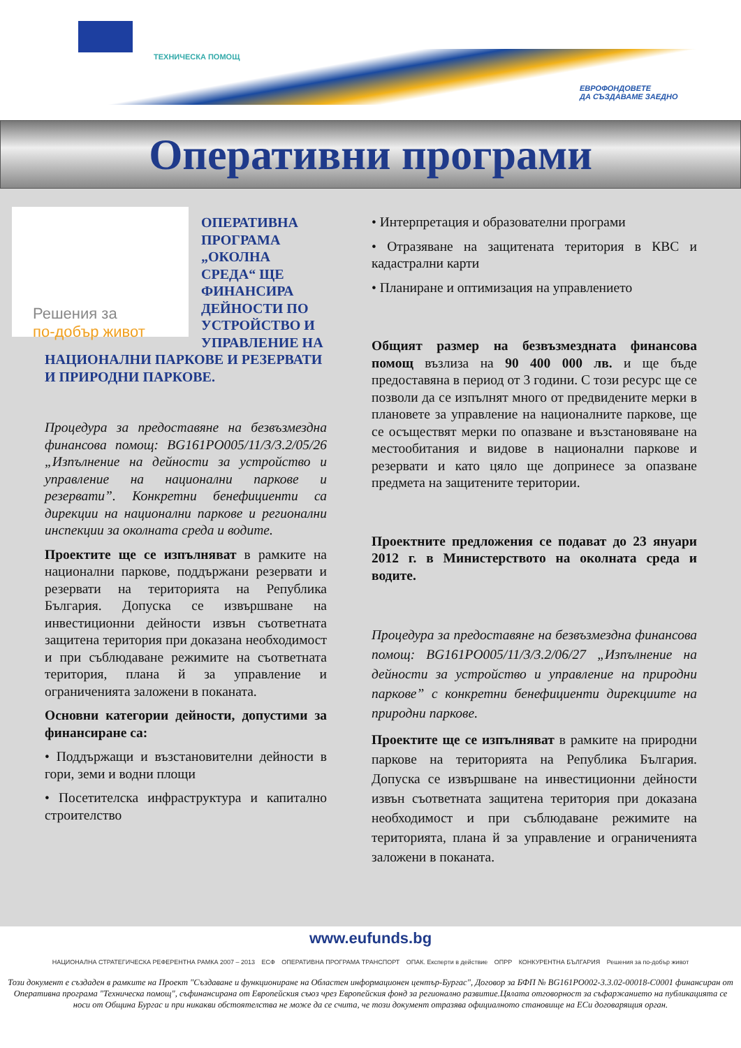ТЕХНИЧЕСКА ПОМОЩ
ЕВРОФОНДОВЕТЕ
ДА СЪЗДАВАМЕ ЗАЕДНО
Оперативни програми
Решения за
по-добър живот
ОПЕРАТИВНА ПРОГРАМА „ОКОЛНА СРЕДА“ ЩЕ ФИНАНСИРА ДЕЙНОСТИ ПО УСТРОЙСТВО И УПРАВЛЕНИЕ НА НАЦИОНАЛНИ ПАРКОВЕ И РЕЗЕРВАТИ И ПРИРОДНИ ПАРКОВЕ.
Процедура за предоставяне на безвъзмездна финансова помощ: BG161PO005/11/3/3.2/05/26 „Изпълнение на дейности за устройство и управление на национални паркове и резервати”. Конкретни бенефициенти са дирекции на национални паркове и регионални инспекции за околната среда и водите.
Проектите ще се изпълняват в рамките на национални паркове, поддържани резервати и резервати на територията на Република България. Допуска се извършване на инвестиционни дейности извън съответната защитена територия при доказана необходимост и при съблюдаване режимите на съответната територия, плана й за управление и ограниченията заложени в поканата.
Основни категории дейности, допустими за финансиране са:
• Поддържащи и възстановителни дейности в гори, земи и водни площи
• Посетителска инфраструктура и капитално строителство
• Интерпретация и образователни програми
• Отразяване на защитената територия в КВС и кадастрални карти
• Планиране и оптимизация на управлението
Общият размер на безвъзмездната финансова помощ възлиза на 90 400 000 лв. и ще бъде предоставяна в период от 3 години. С този ресурс ще се позволи да се изпълнят много от предвидените мерки в плановете за управление на националните паркове, ще се осъществят мерки по опазване и възстановяване на местообитания и видове в национални паркове и резервати и като цяло ще допринесе за опазване предмета на защитените територии.
Проектните предложения се подават до 23 януари 2012 г. в Министерството на околната среда и водите.
Процедура за предоставяне на безвъзмездна финансова помощ: BG161PO005/11/3/3.2/06/27 „Изпълнение на дейности за устройство и управление на природни паркове” с конкретни бенефициенти дирекциите на природни паркове.
Проектите ще се изпълняват в рамките на природни паркове на територията на Република България. Допуска се извършване на инвестиционни дейности извън съответната защитена територия при доказана необходимост и при съблюдаване режимите на територията, плана й за управление и ограниченията заложени в поканата.
www.eufunds.bg
НАЦИОНАЛНА СТРАТЕГИЧЕСКА РЕФЕРЕНТНА РАМКА 2007 – 2013 ЕСФ ОПЕРАТИВНА ПРОГРАМА ТРАНСПОРТ ОПАК. Експерти в действие ОПРР КОНКУРЕНТНА БЪЛГАРИЯ Решения за по-добър живот
Този документ е създаден в рамките на Проект "Създаване и функциониране на Областен информационен център-Бургас", Договор за БФП № BG161PO002-3.3.02-00018-C0001 финансиран от Оперативна програма "Техническа помощ", съфинансирана от Европейския съюз чрез Европейския фонд за регионално развитие.Цялата отговорност за съфаржанието на публикацията се носи от Община Бургас и при никакви обстоятелства не може да се счита, че този документ отразява официалното становище на ЕСи договарящия орган.